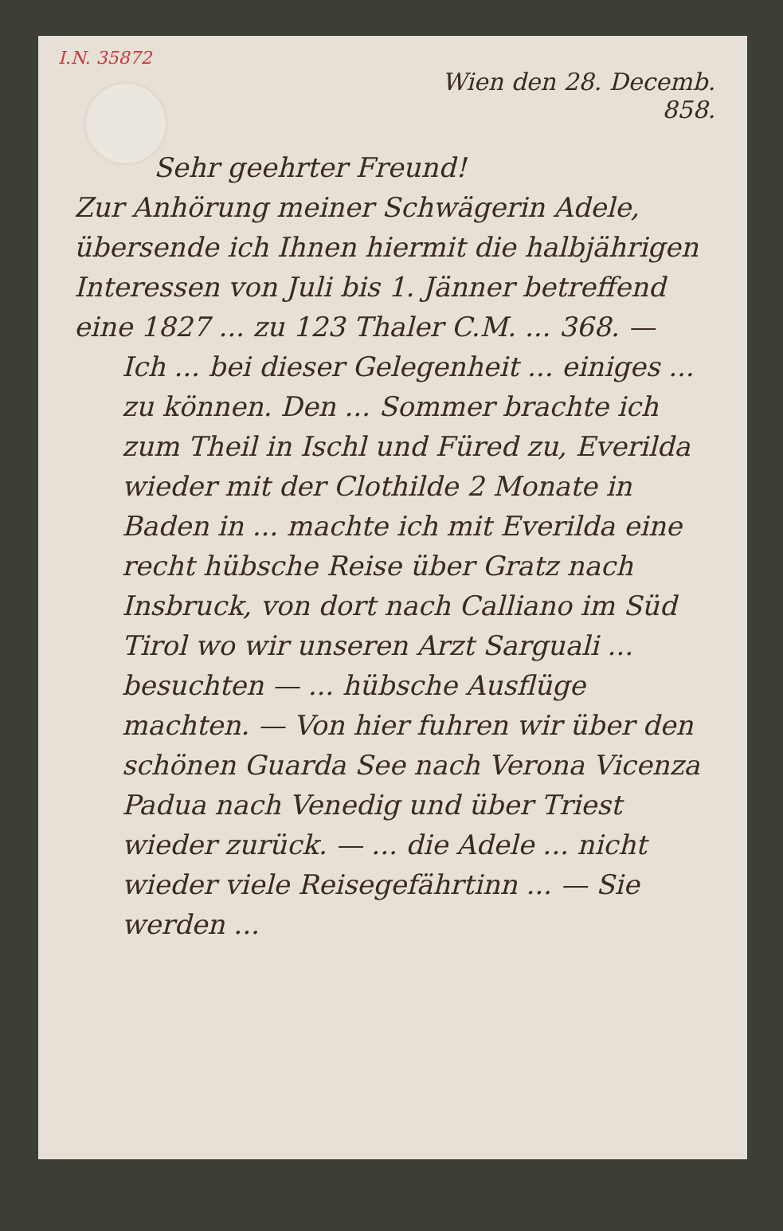I.N. 35872
Wien den 28. Decemb.
858.
Sehr geehrter Freund!
Zur Anhörung meiner Schwägerin Adele, übersende ich Ihnen hiermit die halbjährigen Interessen von Juli bis 1. Jänner betreffend eine 1827 ... zu 123 Thaler C.M. ... 368. —
Ich ... bei dieser Gelegenheit ... einiges ... zu können. Den ... Sommer brachte ich zum Theil in Ischl und Füred zu, Everilda wieder mit der Clothilde 2 Monate in Baden in ... machte ich mit Everilda eine recht hübsche Reise über Gratz nach Insbruck, von dort nach Calliano im Süd Tirol wo wir unseren Arzt Sarguali ... besuchten — ... hübsche Ausflüge machten. — Von hier fuhren wir über den schönen Guarda See nach Verona Vicenza Padua nach Venedig und über Triest wieder zurück. — ... die Adele ... nicht wieder viele Reisegefährtinn ... — Sie werden ...